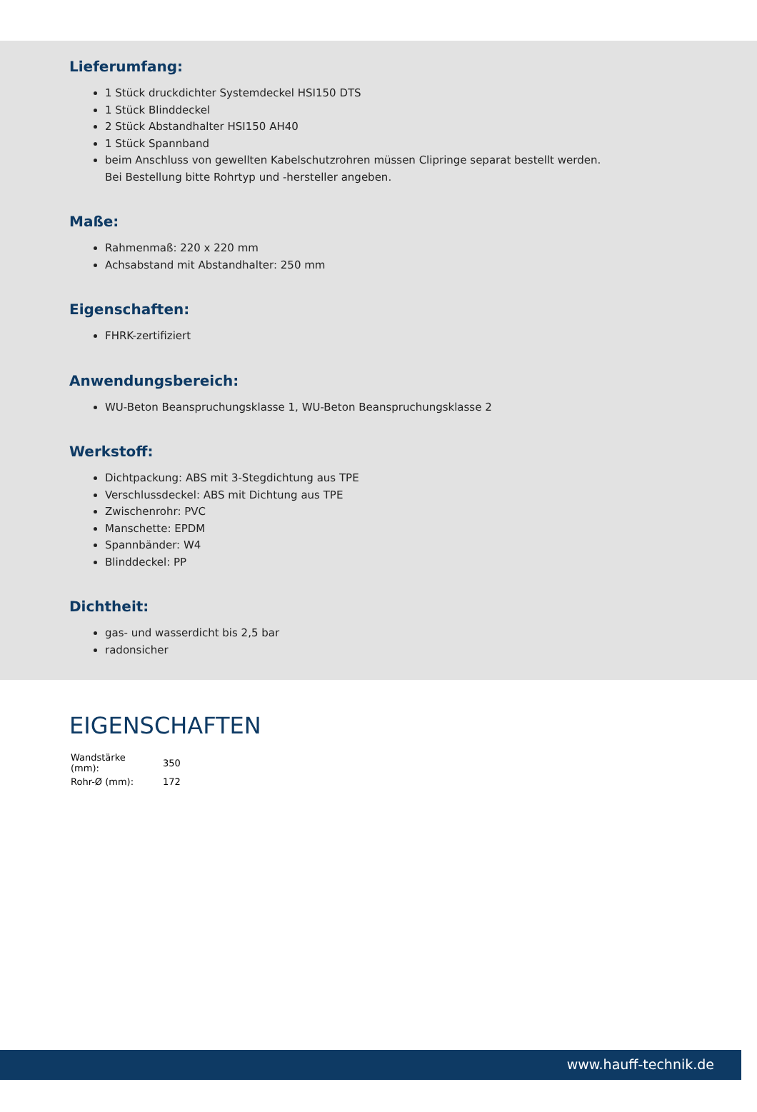Lieferumfang:
1 Stück druckdichter Systemdeckel HSI150 DTS
1 Stück Blinddeckel
2 Stück Abstandhalter HSI150 AH40
1 Stück Spannband
beim Anschluss von gewellten Kabelschutzrohren müssen Clipringe separat bestellt werden. Bei Bestellung bitte Rohrtyp und -hersteller angeben.
Maße:
Rahmenmaß: 220 x 220 mm
Achsabstand mit Abstandhalter: 250 mm
Eigenschaften:
FHRK-zertifiziert
Anwendungsbereich:
WU-Beton Beanspruchungsklasse 1, WU-Beton Beanspruchungsklasse 2
Werkstoff:
Dichtpackung: ABS mit 3-Stegdichtung aus TPE
Verschlussdeckel: ABS mit Dichtung aus TPE
Zwischenrohr: PVC
Manschette: EPDM
Spannbänder: W4
Blinddeckel: PP
Dichtheit:
gas- und wasserdicht bis 2,5 bar
radonsicher
EIGENSCHAFTEN
| Wandstärke (mm): | 350 |
| Rohr-Ø (mm): | 172 |
www.hauff-technik.de